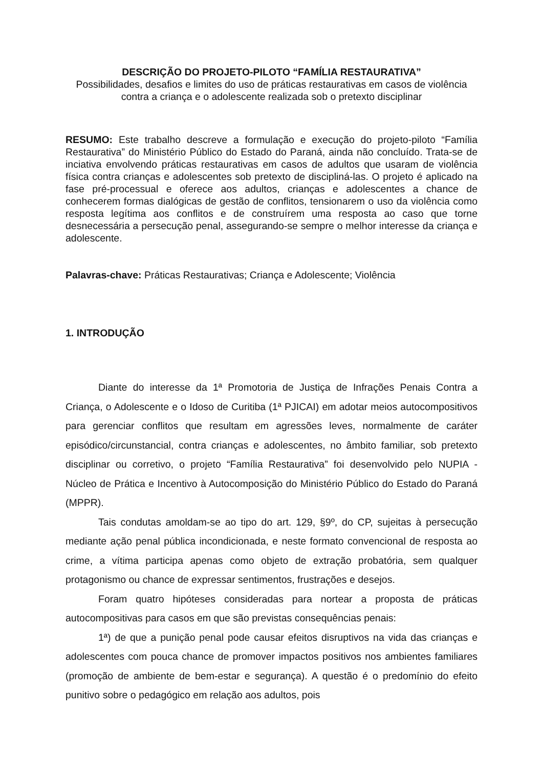DESCRIÇÃO DO PROJETO-PILOTO “FAMÍLIA RESTAURATIVA”
Possibilidades, desafios e limites do uso de práticas restaurativas em casos de violência contra a criança e o adolescente realizada sob o pretexto disciplinar
RESUMO: Este trabalho descreve a formulação e execução do projeto-piloto “Família Restaurativa” do Ministério Público do Estado do Paraná, ainda não concluído. Trata-se de inciativa envolvendo práticas restaurativas em casos de adultos que usaram de violência física contra crianças e adolescentes sob pretexto de discipliná-las. O projeto é aplicado na fase pré-processual e oferece aos adultos, crianças e adolescentes a chance de conhecerem formas dialógicas de gestão de conflitos, tensionarem o uso da violência como resposta legítima aos conflitos e de construírem uma resposta ao caso que torne desnecessária a persecução penal, assegurando-se sempre o melhor interesse da criança e adolescente.
Palavras-chave: Práticas Restaurativas; Criança e Adolescente; Violência
1. INTRODUÇÃO
Diante do interesse da 1ª Promotoria de Justiça de Infrações Penais Contra a Criança, o Adolescente e o Idoso de Curitiba (1ª PJICAI) em adotar meios autocompositivos para gerenciar conflitos que resultam em agressões leves, normalmente de caráter episódico/circunstancial, contra crianças e adolescentes, no âmbito familiar, sob pretexto disciplinar ou corretivo, o projeto “Família Restaurativa” foi desenvolvido pelo NUPIA - Núcleo de Prática e Incentivo à Autocomposição do Ministério Público do Estado do Paraná (MPPR).
Tais condutas amoldam-se ao tipo do art. 129, §9º, do CP, sujeitas à persecução mediante ação penal pública incondicionada, e neste formato convencional de resposta ao crime, a vítima participa apenas como objeto de extração probatória, sem qualquer protagonismo ou chance de expressar sentimentos, frustrações e desejos.
Foram quatro hipóteses consideradas para nortear a proposta de práticas autocompositivas para casos em que são previstas consequências penais:
1ª) de que a punição penal pode causar efeitos disruptivos na vida das crianças e adolescentes com pouca chance de promover impactos positivos nos ambientes familiares (promoção de ambiente de bem-estar e segurança). A questão é o predomínio do efeito punitivo sobre o pedagógico em relação aos adultos, pois